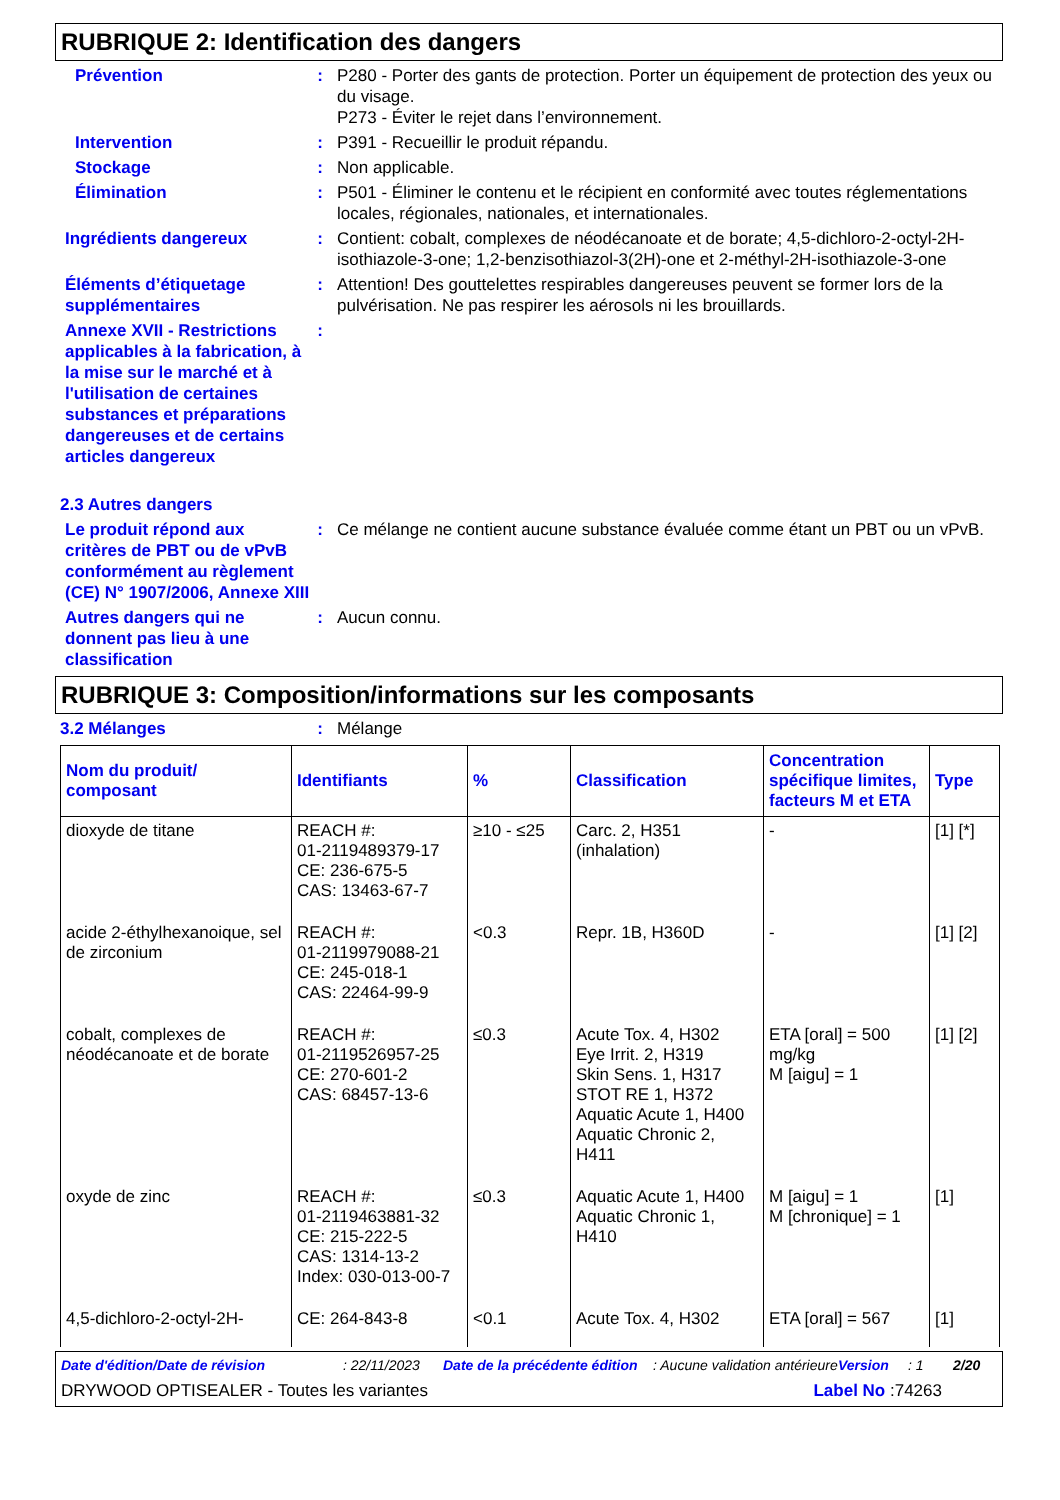RUBRIQUE 2: Identification des dangers
Prévention : P280 - Porter des gants de protection. Porter un équipement de protection des yeux ou du visage.
P273 - Éviter le rejet dans l’environnement.
Intervention : P391 - Recueillir le produit répandu.
Stockage : Non applicable.
Élimination : P501 - Éliminer le contenu et le récipient en conformité avec toutes réglementations locales, régionales, nationales, et internationales.
Ingrédients dangereux : Contient: cobalt, complexes de néodécanoate et de borate; 4,5-dichloro-2-octyl-2H-isothiazole-3-one; 1,2-benzisothiazol-3(2H)-one et 2-méthyl-2H-isothiazole-3-one
Éléments d’étiquetage supplémentaires
: Attention! Des gouttelettes respirables dangereuses peuvent se former lors de la pulvérisation. Ne pas respirer les aérosols ni les brouillards.
Annexe XVII - Restrictions applicables à la fabrication, à la mise sur le marché et à l'utilisation de certaines substances et préparations dangereuses et de certains articles dangereux
:
2.3 Autres dangers
Le produit répond aux critères de PBT ou de vPvB conformément au règlement (CE) N° 1907/2006, Annexe XIII
: Ce mélange ne contient aucune substance évaluée comme étant un PBT ou un vPvB.
Autres dangers qui ne donnent pas lieu à une classification
: Aucun connu.
RUBRIQUE 3: Composition/informations sur les composants
3.2 Mélanges : Mélange
| Nom du produit/ composant | Identifiants | % | Classification | Concentration spécifique limites, facteurs M et ETA | Type |
| --- | --- | --- | --- | --- | --- |
| dioxyde de titane | REACH #: 01-2119489379-17 CE: 236-675-5 CAS: 13463-67-7 | ≥10 - ≤25 | Carc. 2, H351 (inhalation) | - | [1] [*] |
| acide 2-éthylhexanoique, sel de zirconium | REACH #: 01-2119979088-21 CE: 245-018-1 CAS: 22464-99-9 | <0.3 | Repr. 1B, H360D | - | [1] [2] |
| cobalt, complexes de néodécanoate et de borate | REACH #: 01-2119526957-25 CE: 270-601-2 CAS: 68457-13-6 | ≤0.3 | Acute Tox. 4, H302 Eye Irrit. 2, H319 Skin Sens. 1, H317 STOT RE 1, H372 Aquatic Acute 1, H400 Aquatic Chronic 2, H411 | ETA [oral] = 500 mg/kg M [aigu] = 1 | [1] [2] |
| oxyde de zinc | REACH #: 01-2119463881-32 CE: 215-222-5 CAS: 1314-13-2 Index: 030-013-00-7 | ≤0.3 | Aquatic Acute 1, H400 Aquatic Chronic 1, H410 | M [aigu] = 1 M [chronique] = 1 | [1] |
| 4,5-dichloro-2-octyl-2H- | CE: 264-843-8 | <0.1 | Acute Tox. 4, H302 | ETA [oral] = 567 | [1] |
Date d'édition/Date de révision: 22/11/2023 Date de la précédente édition: Aucune validation antérieure Version: 1 2/20
DRYWOOD OPTISEALER - Toutes les variantes Label No :74263